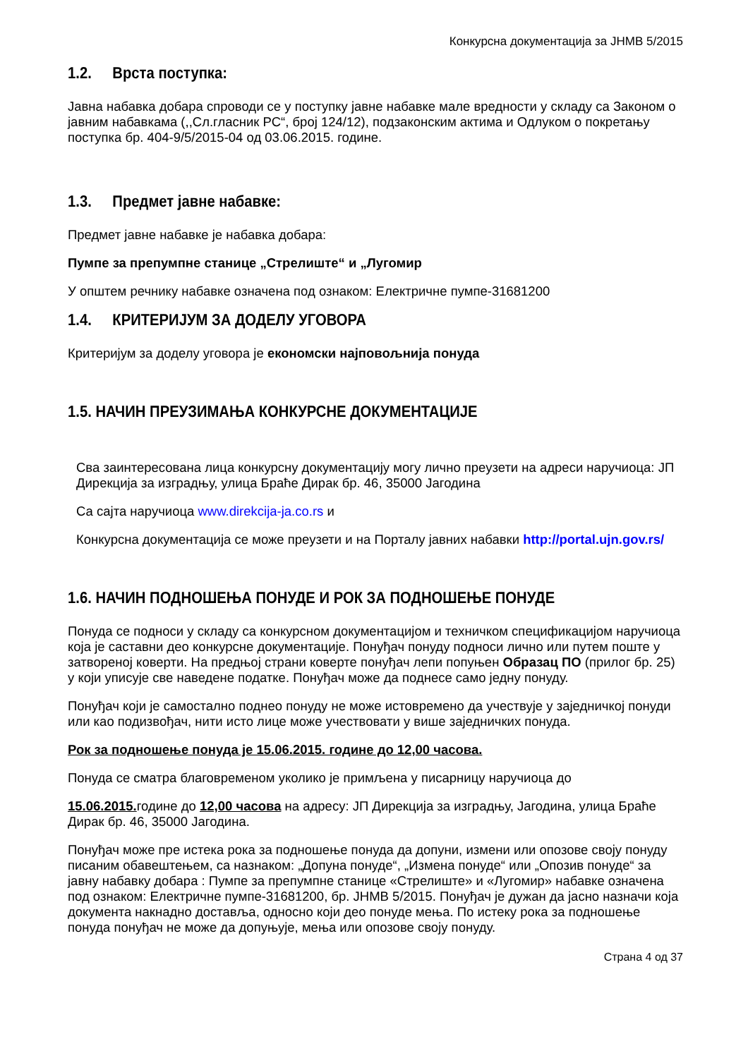Конкурсна документација за ЈНМВ 5/2015
1.2. Врста поступка:
Јавна набавка добара спроводи се у поступку јавне набавке мале вредности у складу са Законом о јавним набавкама (,,Сл.гласник РС“, број 124/12), подзаконским актима и Одлуком о покретању поступка бр. 404-9/5/2015-04 од 03.06.2015. године.
1.3. Предмет јавне набавке:
Предмет јавне набавке је набавка добара:
Пумпе за препумпне станице „Стрелиште“ и „Лугомир
У општем речнику набавке означена под ознаком: Електричне пумпе-31681200
1.4. КРИТЕРИЈУМ ЗА ДОДЕЛУ УГОВОРА
Критеријум за доделу уговора је економски најповољнија понуда
1.5. НАЧИН ПРЕУЗИМАЊА КОНКУРСНЕ ДОКУМЕНТАЦИЈЕ
Сва заинтересована лица конкурсну документацију могу лично преузети на адреси наручиоца: ЈП Дирекција за изградњу, улица Браће Дирак бр. 46, 35000 Јагодина
Са сајта наручиоца www.direkcija-ja.co.rs и
Конкурсна документација се може преузети и на Порталу јавних набавки http://portal.ujn.gov.rs/
1.6. НАЧИН ПОДНОШЕЊА ПОНУДЕ И РОК ЗА ПОДНОШЕЊЕ ПОНУДЕ
Понуда се подноси у складу са конкурсном документацијом и техничком спецификацијом наручиоца која је саставни део конкурсне документације. Понуђач понуду подноси лично или путем поште у затвореној коверти. На предњој страни коверте понуђач лепи попуњен Образац ПО (прилог бр. 25) у који уписује све наведене податке. Понуђач може да поднесе само једну понуду.
Понуђач који је самостално поднео понуду не може истовремено да учествује у заједничкој понуди или као подизвођач, нити исто лице може учествовати у више заједничких понуда.
Рок за подношење понуда је 15.06.2015. године до 12,00 часова.
Понуда се сматра благовременом уколико је примљена у писарницу наручиоца до
15.06.2015. године до 12,00 часова на адресу: ЈП Дирекција за изградњу, Јагодина, улица Браће Дирак бр. 46, 35000 Јагодина.
Понуђач може пре истека рока за подношење понуда да допуни, измени или опозове своју понуду писаним обавештењем, са назнаком: „Допуна понуде“, „Измена понуде“ или „Опозив понуде“ за јавну набавку добара : Пумпе за препумпне станице «Стрелиште» и «Лугомир» набавке означена под ознаком: Електричне пумпе-31681200, бр. ЈНМВ 5/2015. Понуђач је дужан да јасно назначи која документа накнадно доставља, односно који део понуде мења. По истеку рока за подношење понуда понуђач не може да допуњује, мења или опозове своју понуду.
Страна 4 од 37